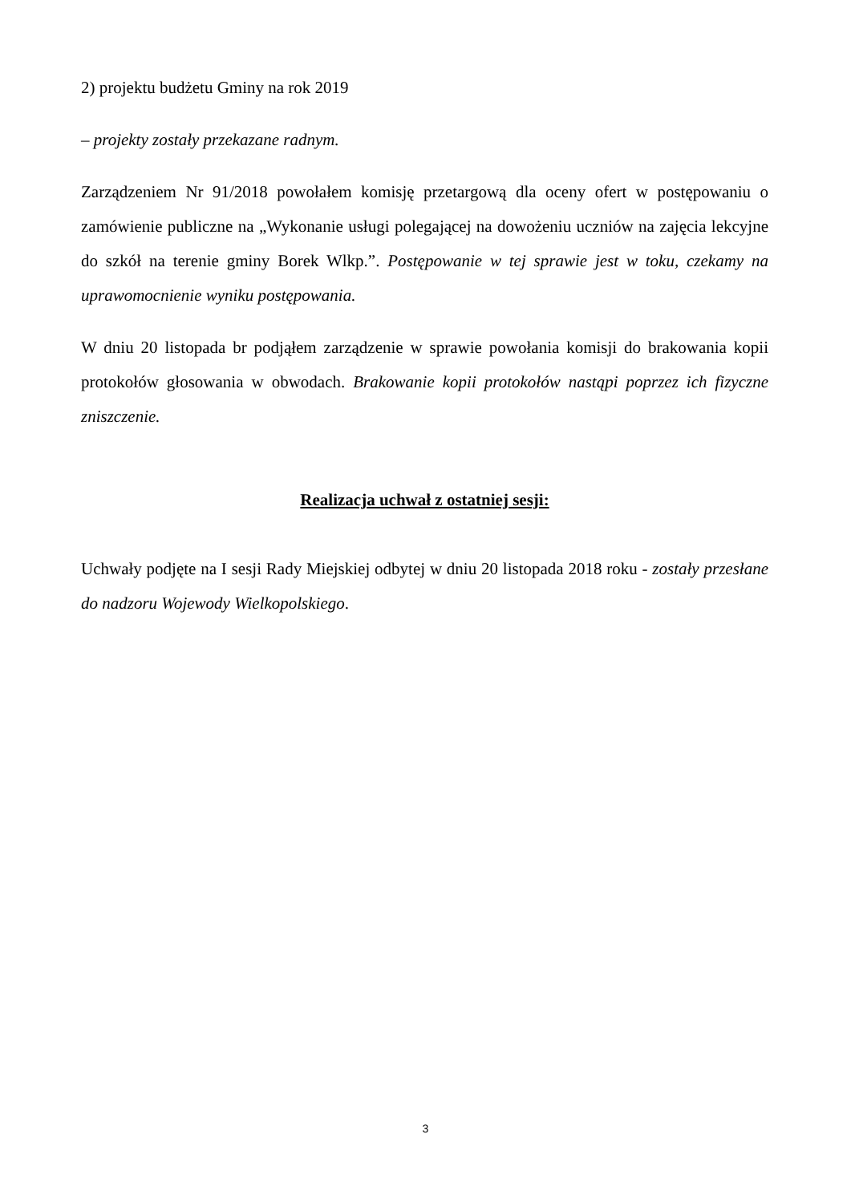2) projektu budżetu Gminy na rok 2019
– projekty zostały przekazane radnym.
Zarządzeniem Nr 91/2018 powołałem komisję przetargową dla oceny ofert w postępowaniu o zamówienie publiczne na „Wykonanie usługi polegającej na dowożeniu uczniów na zajęcia lekcyjne do szkół na terenie gminy Borek Wlkp.”. Postępowanie w tej sprawie jest w toku, czekamy na uprawomocnienie wyniku postępowania.
W dniu 20 listopada br podjąłem zarządzenie w sprawie powołania komisji do brakowania kopii protokołów głosowania w obwodach. Brakowanie kopii protokołów nastąpi poprzez ich fizyczne zniszczenie.
Realizacja uchwał z ostatniej sesji:
Uchwały podjęte na I sesji Rady Miejskiej odbytej w dniu 20 listopada 2018 roku - zostały przesłane do nadzoru Wojewody Wielkopolskiego.
3